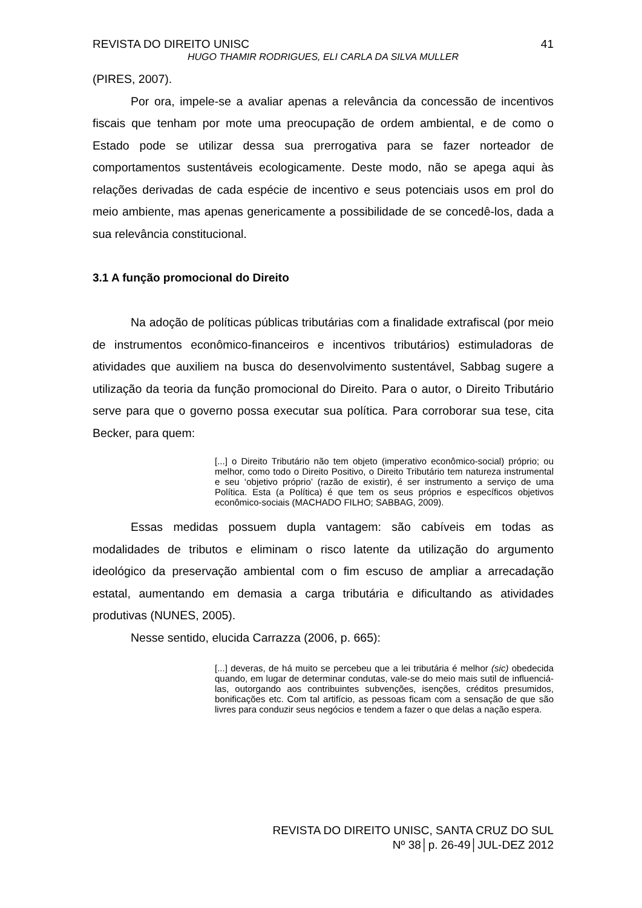REVISTA DO DIREITO UNISC 41
HUGO THAMIR RODRIGUES, ELI CARLA DA SILVA MULLER
(PIRES, 2007).
Por ora, impele-se a avaliar apenas a relevância da concessão de incentivos fiscais que tenham por mote uma preocupação de ordem ambiental, e de como o Estado pode se utilizar dessa sua prerrogativa para se fazer norteador de comportamentos sustentáveis ecologicamente. Deste modo, não se apega aqui às relações derivadas de cada espécie de incentivo e seus potenciais usos em prol do meio ambiente, mas apenas genericamente a possibilidade de se concedê-los, dada a sua relevância constitucional.
3.1 A função promocional do Direito
Na adoção de políticas públicas tributárias com a finalidade extrafiscal (por meio de instrumentos econômico-financeiros e incentivos tributários) estimuladoras de atividades que auxiliem na busca do desenvolvimento sustentável, Sabbag sugere a utilização da teoria da função promocional do Direito. Para o autor, o Direito Tributário serve para que o governo possa executar sua política. Para corroborar sua tese, cita Becker, para quem:
[...] o Direito Tributário não tem objeto (imperativo econômico-social) próprio; ou melhor, como todo o Direito Positivo, o Direito Tributário tem natureza instrumental e seu ‘objetivo próprio’ (razão de existir), é ser instrumento a serviço de uma Política. Esta (a Política) é que tem os seus próprios e específicos objetivos econômico-sociais (MACHADO FILHO; SABBAG, 2009).
Essas medidas possuem dupla vantagem: são cabíveis em todas as modalidades de tributos e eliminam o risco latente da utilização do argumento ideológico da preservação ambiental com o fim escuso de ampliar a arrecadação estatal, aumentando em demasia a carga tributária e dificultando as atividades produtivas (NUNES, 2005).
Nesse sentido, elucida Carrazza (2006, p. 665):
[...] deveras, de há muito se percebeu que a lei tributária é melhor (sic) obedecida quando, em lugar de determinar condutas, vale-se do meio mais sutil de influenciá-las, outorgando aos contribuintes subvenções, isenções, créditos presumidos, bonificações etc. Com tal artifício, as pessoas ficam com a sensação de que são livres para conduzir seus negócios e tendem a fazer o que delas a nação espera.
REVISTA DO DIREITO UNISC, SANTA CRUZ DO SUL
Nº 38│p. 26-49│JUL-DEZ 2012